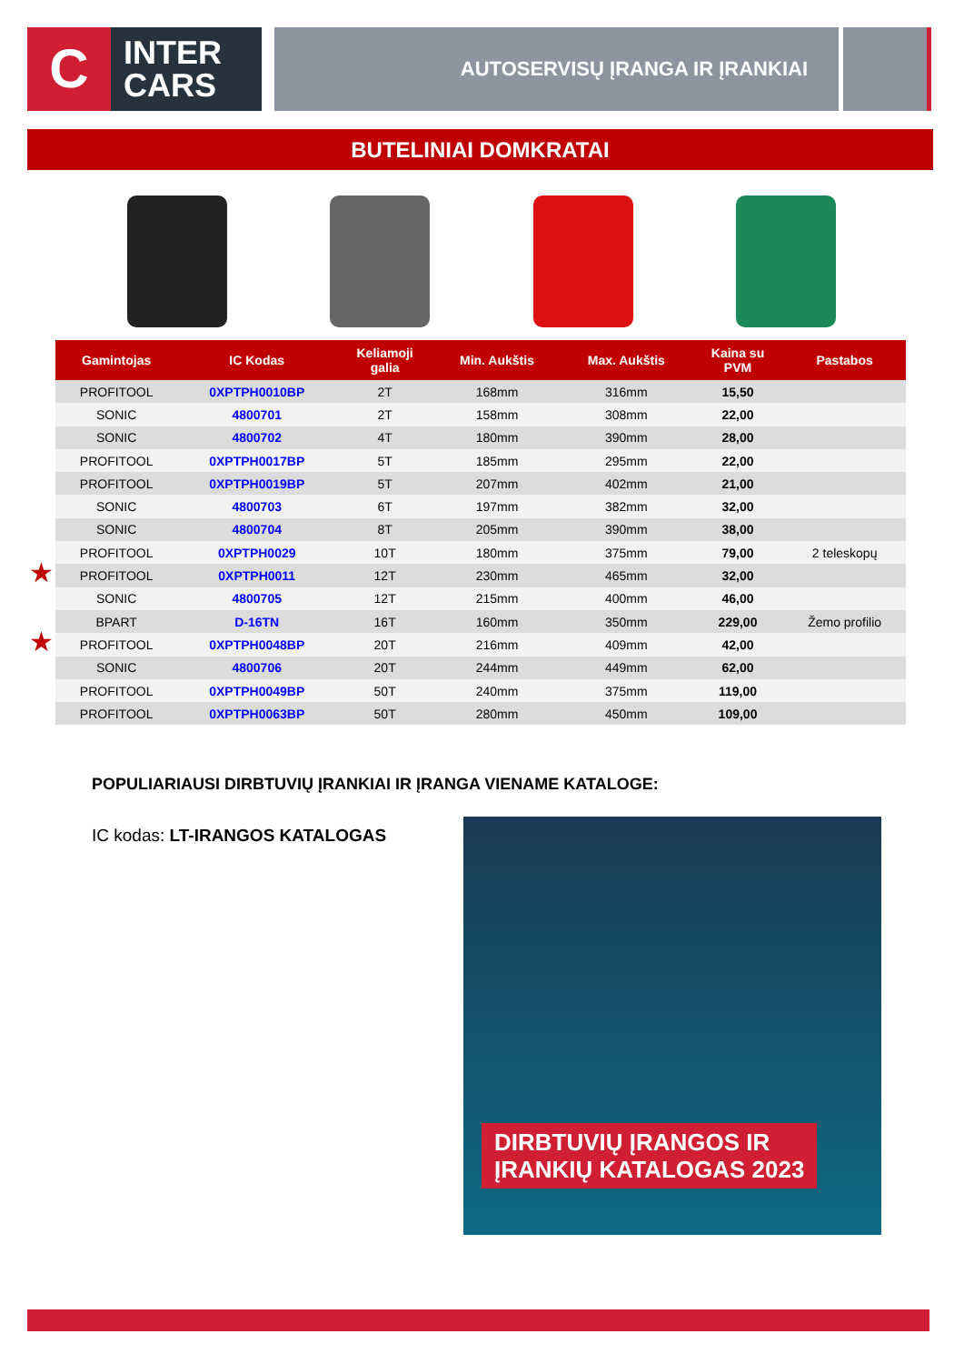C
INTER
CARS
AUTOSERVISŲ ĮRANGA IR ĮRANKIAI
BUTELINIAI DOMKRATAI
★
★
| Gamintojas | IC Kodas | Keliamoji galia | Min. Aukštis | Max. Aukštis | Kaina su PVM | Pastabos |
| --- | --- | --- | --- | --- | --- | --- |
| PROFITOOL | 0XPTPH0010BP | 2T | 168mm | 316mm | 15,50 | |
| SONIC | 4800701 | 2T | 158mm | 308mm | 22,00 | |
| SONIC | 4800702 | 4T | 180mm | 390mm | 28,00 | |
| PROFITOOL | 0XPTPH0017BP | 5T | 185mm | 295mm | 22,00 | |
| PROFITOOL | 0XPTPH0019BP | 5T | 207mm | 402mm | 21,00 | |
| SONIC | 4800703 | 6T | 197mm | 382mm | 32,00 | |
| SONIC | 4800704 | 8T | 205mm | 390mm | 38,00 | |
| PROFITOOL | 0XPTPH0029 | 10T | 180mm | 375mm | 79,00 | 2 teleskopų |
| PROFITOOL | 0XPTPH0011 | 12T | 230mm | 465mm | 32,00 | |
| SONIC | 4800705 | 12T | 215mm | 400mm | 46,00 | |
| BPART | D-16TN | 16T | 160mm | 350mm | 229,00 | Žemo profilio |
| PROFITOOL | 0XPTPH0048BP | 20T | 216mm | 409mm | 42,00 | |
| SONIC | 4800706 | 20T | 244mm | 449mm | 62,00 | |
| PROFITOOL | 0XPTPH0049BP | 50T | 240mm | 375mm | 119,00 | |
| PROFITOOL | 0XPTPH0063BP | 50T | 280mm | 450mm | 109,00 | |
POPULIARIAUSI DIRBTUVIŲ ĮRANKIAI IR ĮRANGA VIENAME KATALOGE:
IC kodas: LT-IRANGOS KATALOGAS
DIRBTUVIŲ ĮRANGOS IR
ĮRANKIŲ KATALOGAS 2023